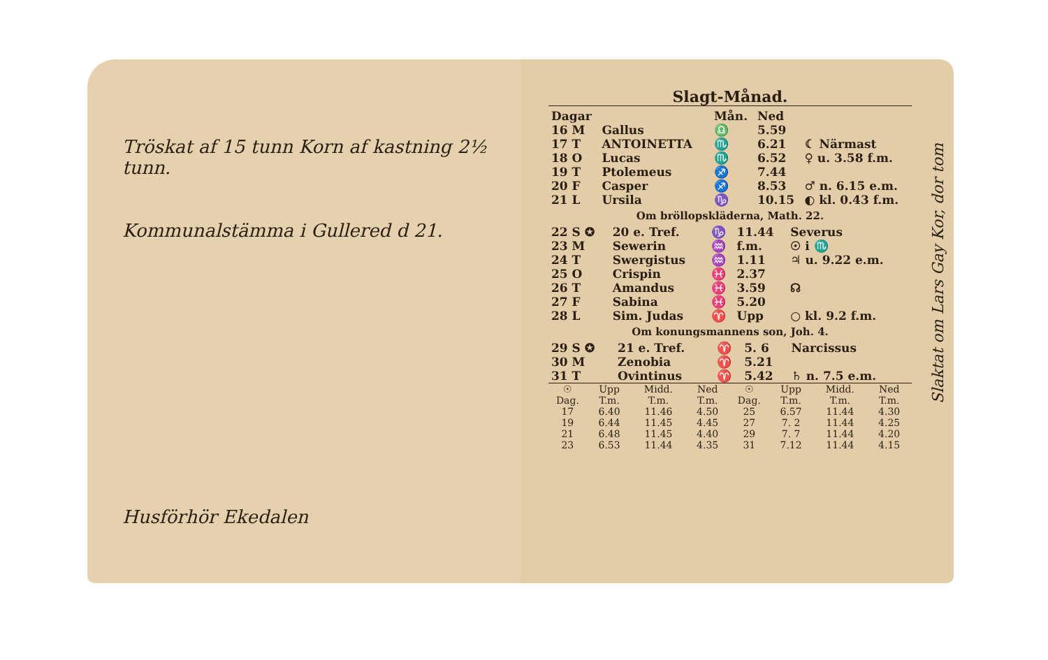Tröskat af 15 tunn Korn af kastning 2½ tunn.
Kommunalstämma i Gullered d 21.
Husförhör Ekedalen
Slagt-Månad.
| Dagar | | | Mån. | Ned | |
| --- | --- | --- | --- | --- | --- |
| 16 M | Gallus | | ♎ | 5.59 | |
| 17 T | ANTOINETTA | | ♏ | 6.21 | ☾ Närmast |
| 18 O | Lucas | | ♏ | 6.52 | ♀ u. 3.58 f.m. |
| 19 T | Ptolemeus | | ♐ | 7.44 | |
| 20 F | Casper | | ♐ | 8.53 | ♂ n. 6.15 e.m. |
| 21 L | Ursila | | ♑ | 10.15 | ◐ kl. 0.43 f.m. |
Om bröllopskläderna, Math. 22.
| 22 S ✪ | 20 e. Tref. | ♑ | 11.44 | Severus |
| 23 M | Sewerin | ♒ | f.m. | ☉ i ♏ |
| 24 T | Swergistus | ♒ | 1.11 | ♃ u. 9.22 e.m. |
| 25 O | Crispin | ♓ | 2.37 | |
| 26 T | Amandus | ♓ | 3.59 | ☊ |
| 27 F | Sabina | ♓ | 5.20 | |
| 28 L | Sim. Judas | ♈ | Upp | ○ kl. 9.2 f.m. |
Om konungsmannens son, Joh. 4.
| 29 S ✪ | 21 e. Tref. | ♈ | 5. 6 | Narcissus |
| 30 M | Zenobia | ♈ | 5.21 | |
| 31 T | Ovintinus | ♈ | 5.42 | ♄ n. 7.5 e.m. |
| ☉ Dag. | Upp T.m. | Midd. T.m. | Ned T.m. | ☉ Dag. | Upp T.m. | Midd. T.m. | Ned T.m. |
| --- | --- | --- | --- | --- | --- | --- | --- |
| 17 | 6.40 | 11.46 | 4.50 | 25 | 6.57 | 11.44 | 4.30 |
| 19 | 6.44 | 11.45 | 4.45 | 27 | 7. 2 | 11.44 | 4.25 |
| 21 | 6.48 | 11.45 | 4.40 | 29 | 7. 7 | 11.44 | 4.20 |
| 23 | 6.53 | 11.44 | 4.35 | 31 | 7.12 | 11.44 | 4.15 |
Slaktat om Lars Gay Kor, dor tom